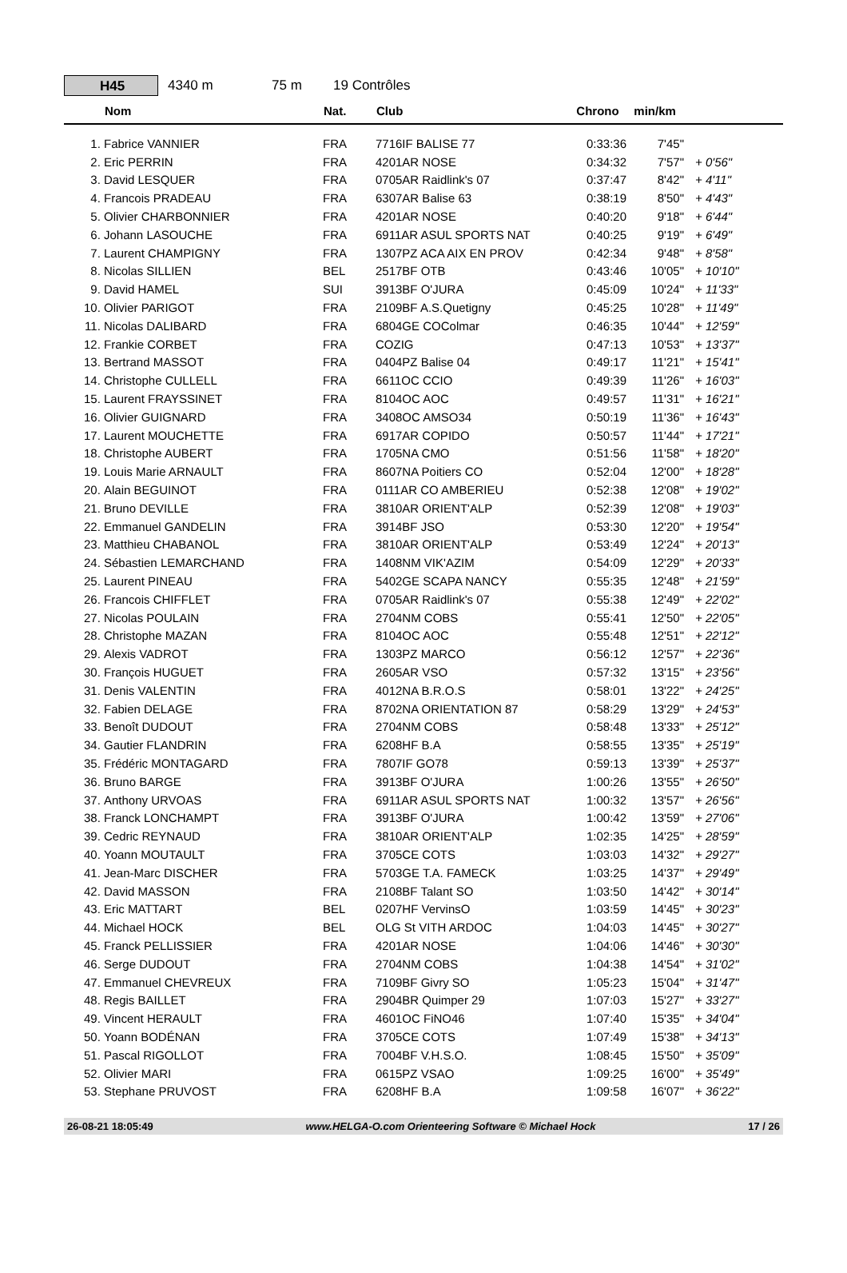H45
4340 m 75 m 19 Contrôles
| | Nom | Nat. | Club | Chrono | min/km | |
| --- | --- | --- | --- | --- | --- | --- |
| 1. | Fabrice VANNIER | FRA | 7716IF BALISE 77 | 0:33:36 | 7'45" | |
| 2. | Eric PERRIN | FRA | 4201AR NOSE | 0:34:32 | 7'57" | + 0'56" |
| 3. | David LESQUER | FRA | 0705AR Raidlink's 07 | 0:37:47 | 8'42" | + 4'11" |
| 4. | Francois PRADEAU | FRA | 6307AR Balise 63 | 0:38:19 | 8'50" | + 4'43" |
| 5. | Olivier CHARBONNIER | FRA | 4201AR NOSE | 0:40:20 | 9'18" | + 6'44" |
| 6. | Johann LASOUCHE | FRA | 6911AR ASUL SPORTS NAT | 0:40:25 | 9'19" | + 6'49" |
| 7. | Laurent CHAMPIGNY | FRA | 1307PZ ACA AIX EN PROV | 0:42:34 | 9'48" | + 8'58" |
| 8. | Nicolas SILLIEN | BEL | 2517BF OTB | 0:43:46 | 10'05" | + 10'10" |
| 9. | David HAMEL | SUI | 3913BF O'JURA | 0:45:09 | 10'24" | + 11'33" |
| 10. | Olivier PARIGOT | FRA | 2109BF A.S.Quetigny | 0:45:25 | 10'28" | + 11'49" |
| 11. | Nicolas DALIBARD | FRA | 6804GE COColmar | 0:46:35 | 10'44" | + 12'59" |
| 12. | Frankie CORBET | FRA | COZIG | 0:47:13 | 10'53" | + 13'37" |
| 13. | Bertrand MASSOT | FRA | 0404PZ Balise 04 | 0:49:17 | 11'21" | + 15'41" |
| 14. | Christophe CULLELL | FRA | 6611OC CCIO | 0:49:39 | 11'26" | + 16'03" |
| 15. | Laurent FRAYSSINET | FRA | 8104OC AOC | 0:49:57 | 11'31" | + 16'21" |
| 16. | Olivier GUIGNARD | FRA | 3408OC AMSO34 | 0:50:19 | 11'36" | + 16'43" |
| 17. | Laurent MOUCHETTE | FRA | 6917AR COPIDO | 0:50:57 | 11'44" | + 17'21" |
| 18. | Christophe AUBERT | FRA | 1705NA CMO | 0:51:56 | 11'58" | + 18'20" |
| 19. | Louis Marie ARNAULT | FRA | 8607NA Poitiers CO | 0:52:04 | 12'00" | + 18'28" |
| 20. | Alain BEGUINOT | FRA | 0111AR CO AMBERIEU | 0:52:38 | 12'08" | + 19'02" |
| 21. | Bruno DEVILLE | FRA | 3810AR ORIENT'ALP | 0:52:39 | 12'08" | + 19'03" |
| 22. | Emmanuel GANDELIN | FRA | 3914BF JSO | 0:53:30 | 12'20" | + 19'54" |
| 23. | Matthieu CHABANOL | FRA | 3810AR ORIENT'ALP | 0:53:49 | 12'24" | + 20'13" |
| 24. | Sébastien LEMARCHAND | FRA | 1408NM VIK'AZIM | 0:54:09 | 12'29" | + 20'33" |
| 25. | Laurent PINEAU | FRA | 5402GE SCAPA NANCY | 0:55:35 | 12'48" | + 21'59" |
| 26. | Francois CHIFFLET | FRA | 0705AR Raidlink's 07 | 0:55:38 | 12'49" | + 22'02" |
| 27. | Nicolas POULAIN | FRA | 2704NM COBS | 0:55:41 | 12'50" | + 22'05" |
| 28. | Christophe MAZAN | FRA | 8104OC AOC | 0:55:48 | 12'51" | + 22'12" |
| 29. | Alexis VADROT | FRA | 1303PZ MARCO | 0:56:12 | 12'57" | + 22'36" |
| 30. | François HUGUET | FRA | 2605AR VSO | 0:57:32 | 13'15" | + 23'56" |
| 31. | Denis VALENTIN | FRA | 4012NA B.R.O.S | 0:58:01 | 13'22" | + 24'25" |
| 32. | Fabien DELAGE | FRA | 8702NA ORIENTATION 87 | 0:58:29 | 13'29" | + 24'53" |
| 33. | Benoît DUDOUT | FRA | 2704NM COBS | 0:58:48 | 13'33" | + 25'12" |
| 34. | Gautier FLANDRIN | FRA | 6208HF B.A | 0:58:55 | 13'35" | + 25'19" |
| 35. | Frédéric MONTAGARD | FRA | 7807IF GO78 | 0:59:13 | 13'39" | + 25'37" |
| 36. | Bruno BARGE | FRA | 3913BF O'JURA | 1:00:26 | 13'55" | + 26'50" |
| 37. | Anthony URVOAS | FRA | 6911AR ASUL SPORTS NAT | 1:00:32 | 13'57" | + 26'56" |
| 38. | Franck LONCHAMPT | FRA | 3913BF O'JURA | 1:00:42 | 13'59" | + 27'06" |
| 39. | Cedric REYNAUD | FRA | 3810AR ORIENT'ALP | 1:02:35 | 14'25" | + 28'59" |
| 40. | Yoann MOUTAULT | FRA | 3705CE COTS | 1:03:03 | 14'32" | + 29'27" |
| 41. | Jean-Marc DISCHER | FRA | 5703GE T.A. FAMECK | 1:03:25 | 14'37" | + 29'49" |
| 42. | David MASSON | FRA | 2108BF Talant SO | 1:03:50 | 14'42" | + 30'14" |
| 43. | Eric MATTART | BEL | 0207HF VervinsO | 1:03:59 | 14'45" | + 30'23" |
| 44. | Michael HOCK | BEL | OLG St VITH ARDOC | 1:04:03 | 14'45" | + 30'27" |
| 45. | Franck PELLISSIER | FRA | 4201AR NOSE | 1:04:06 | 14'46" | + 30'30" |
| 46. | Serge DUDOUT | FRA | 2704NM COBS | 1:04:38 | 14'54" | + 31'02" |
| 47. | Emmanuel CHEVREUX | FRA | 7109BF Givry SO | 1:05:23 | 15'04" | + 31'47" |
| 48. | Regis BAILLET | FRA | 2904BR Quimper 29 | 1:07:03 | 15'27" | + 33'27" |
| 49. | Vincent HERAULT | FRA | 4601OC FiNO46 | 1:07:40 | 15'35" | + 34'04" |
| 50. | Yoann BODÉNAN | FRA | 3705CE COTS | 1:07:49 | 15'38" | + 34'13" |
| 51. | Pascal RIGOLLOT | FRA | 7004BF V.H.S.O. | 1:08:45 | 15'50" | + 35'09" |
| 52. | Olivier MARI | FRA | 0615PZ VSAO | 1:09:25 | 16'00" | + 35'49" |
| 53. | Stephane PRUVOST | FRA | 6208HF B.A | 1:09:58 | 16'07" | + 36'22" |
26-08-21 18:05:49 www.HELGA-O.com Orienteering Software © Michael Hock 17 / 26